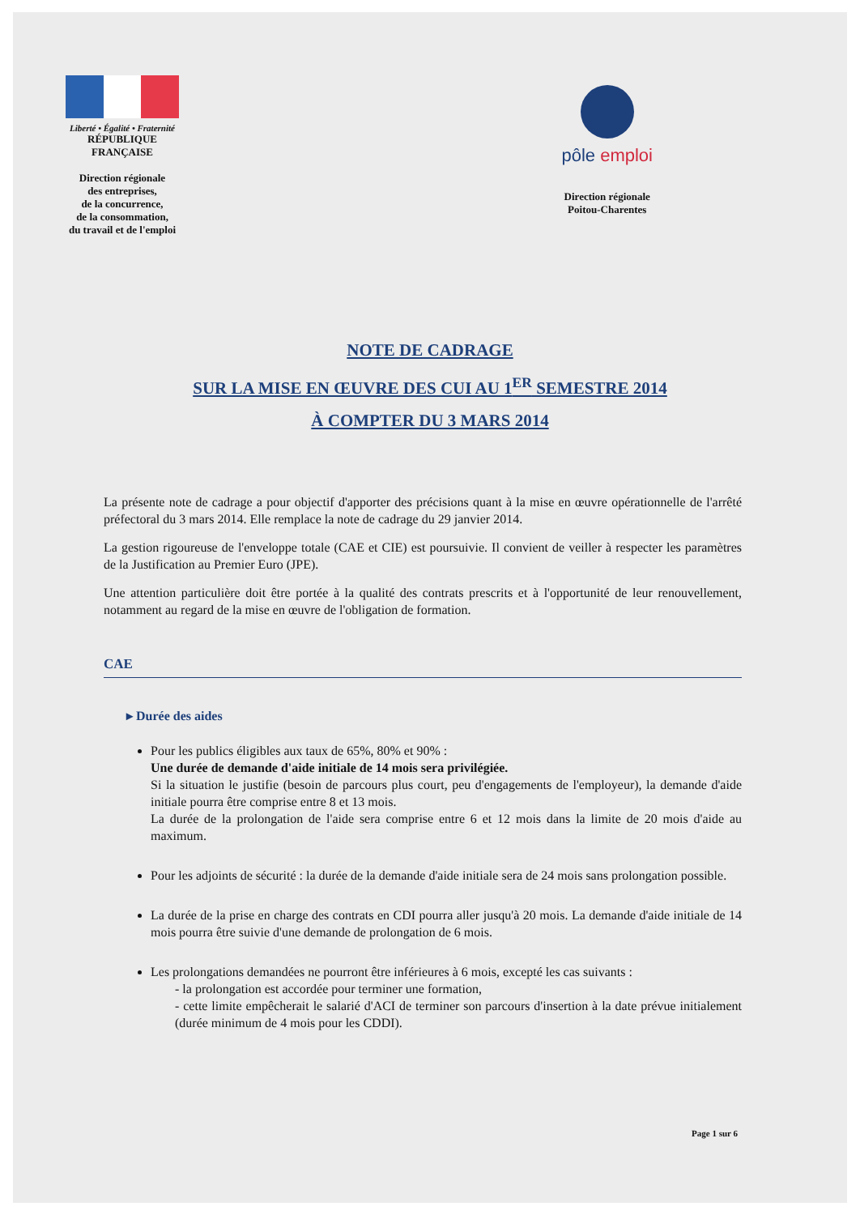Liberté • Égalité • Fraternité
RÉPUBLIQUE FRANÇAISE
Direction régionale
des entreprises,
de la concurrence,
de la consommation,
du travail et de l'emploi
pôle emploi
Direction régionale
Poitou-Charentes
NOTE DE CADRAGE
SUR LA MISE EN ŒUVRE DES CUI AU 1<sup>ER</sup> SEMESTRE 2014
À COMPTER DU 3 MARS 2014
La présente note de cadrage a pour objectif d'apporter des précisions quant à la mise en œuvre opérationnelle de l'arrêté préfectoral du 3 mars 2014. Elle remplace la note de cadrage du 29 janvier 2014.
La gestion rigoureuse de l'enveloppe totale (CAE et CIE) est poursuivie. Il convient de veiller à respecter les paramètres de la Justification au Premier Euro (JPE).
Une attention particulière doit être portée à la qualité des contrats prescrits et à l'opportunité de leur renouvellement, notamment au regard de la mise en œuvre de l'obligation de formation.
CAE
▸ Durée des aides
Pour les publics éligibles aux taux de 65%, 80% et 90% :
Une durée de demande d'aide initiale de 14 mois sera privilégiée.
Si la situation le justifie (besoin de parcours plus court, peu d'engagements de l'employeur), la demande d'aide initiale pourra être comprise entre 8 et 13 mois.
La durée de la prolongation de l'aide sera comprise entre 6 et 12 mois dans la limite de 20 mois d'aide au maximum.
Pour les adjoints de sécurité : la durée de la demande d'aide initiale sera de 24 mois sans prolongation possible.
La durée de la prise en charge des contrats en CDI pourra aller jusqu'à 20 mois. La demande d'aide initiale de 14 mois pourra être suivie d'une demande de prolongation de 6 mois.
Les prolongations demandées ne pourront être inférieures à 6 mois, excepté les cas suivants :
- la prolongation est accordée pour terminer une formation,
- cette limite empêcherait le salarié d'ACI de terminer son parcours d'insertion à la date prévue initialement (durée minimum de 4 mois pour les CDDI).
Page 1 sur 6